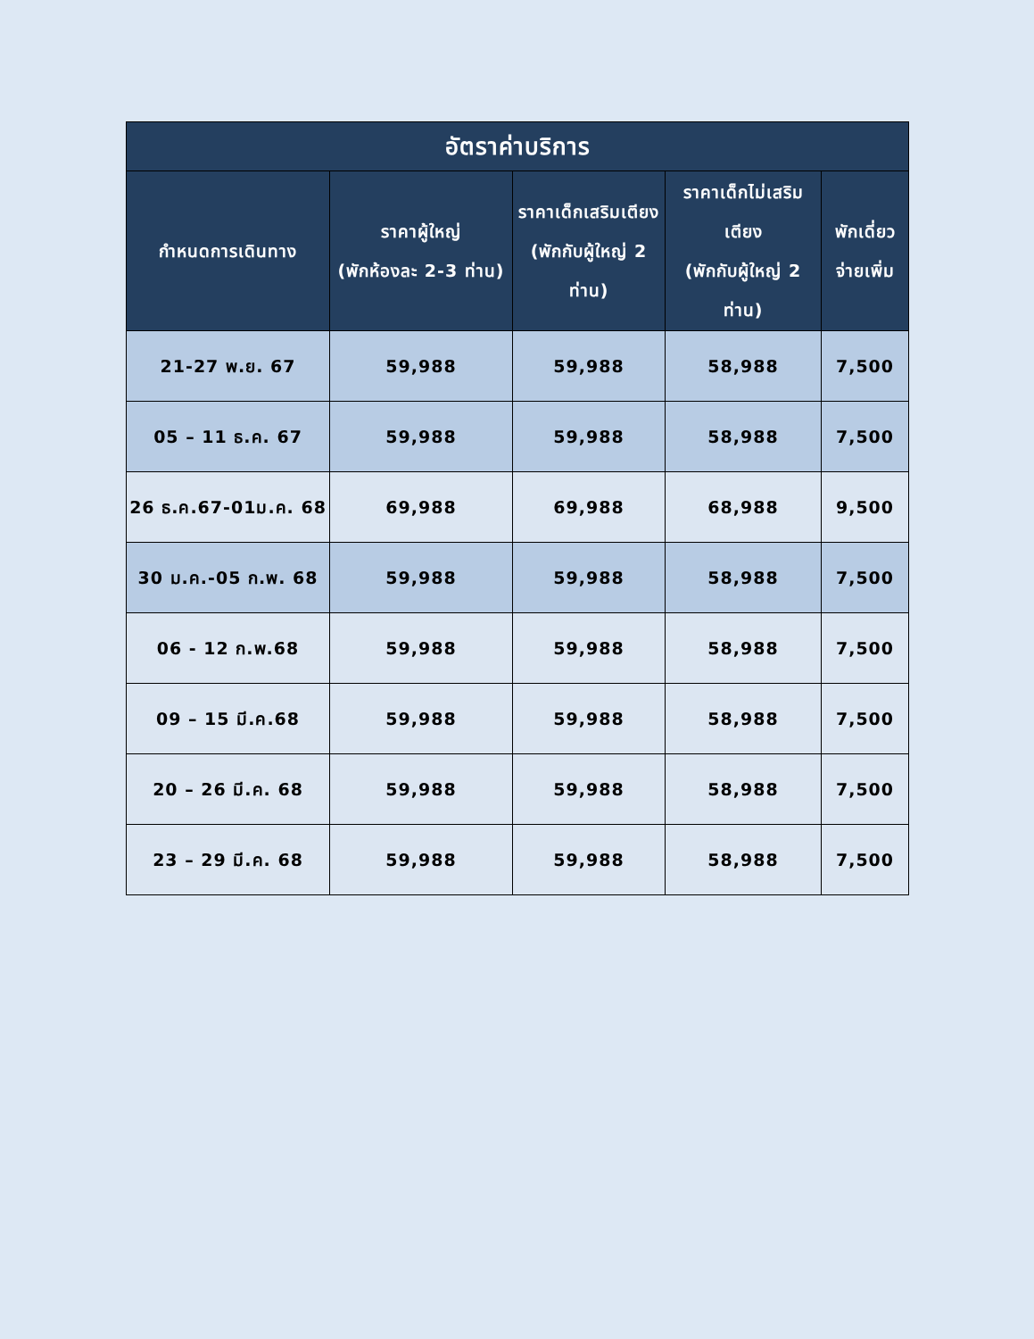| อัตราค่าบริการ | | | | |
| --- | --- | --- | --- | --- |
| กำหนดการเดินทาง | ราคาผู้ใหญ่ (พักห้องละ 2-3 ท่าน) | ราคาเด็กเสริมเตียง (พักกับผู้ใหญ่ 2 ท่าน) | ราคาเด็กไม่เสริมเตียง (พักกับผู้ใหญ่ 2 ท่าน) | พักเดี่ยว จ่ายเพิ่ม |
| 21-27 พ.ย. 67 | 59,988 | 59,988 | 58,988 | 7,500 |
| 05 – 11 ธ.ค. 67 | 59,988 | 59,988 | 58,988 | 7,500 |
| 26 ธ.ค.67-01ม.ค. 68 | 69,988 | 69,988 | 68,988 | 9,500 |
| 30 ม.ค.-05 ก.พ. 68 | 59,988 | 59,988 | 58,988 | 7,500 |
| 06 - 12 ก.พ.68 | 59,988 | 59,988 | 58,988 | 7,500 |
| 09 – 15 มี.ค.68 | 59,988 | 59,988 | 58,988 | 7,500 |
| 20 – 26 มี.ค. 68 | 59,988 | 59,988 | 58,988 | 7,500 |
| 23 – 29 มี.ค. 68 | 59,988 | 59,988 | 58,988 | 7,500 |